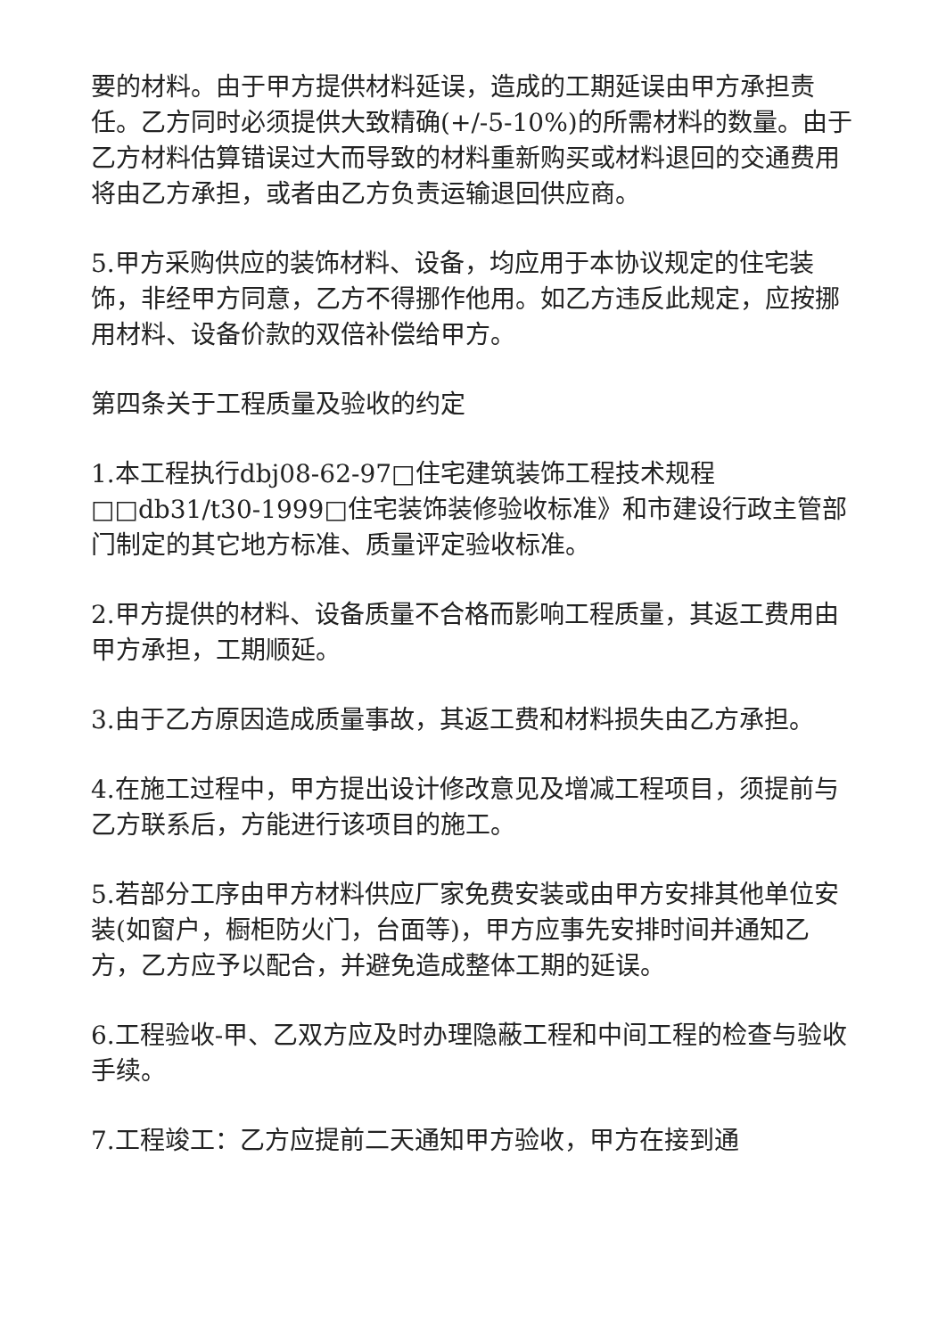要的材料。由于甲方提供材料延误，造成的工期延误由甲方承担责任。乙方同时必须提供大致精确(+/-5-10%)的所需材料的数量。由于乙方材料估算错误过大而导致的材料重新购买或材料退回的交通费用将由乙方承担，或者由乙方负责运输退回供应商。
5.甲方采购供应的装饰材料、设备，均应用于本协议规定的住宅装饰，非经甲方同意，乙方不得挪作他用。如乙方违反此规定，应按挪用材料、设备价款的双倍补偿给甲方。
第四条关于工程质量及验收的约定
1.本工程执行dbj08-62-97□住宅建筑装饰工程技术规程□□db31/t30-1999□住宅装饰装修验收标准》和市建设行政主管部门制定的其它地方标准、质量评定验收标准。
2.甲方提供的材料、设备质量不合格而影响工程质量，其返工费用由甲方承担，工期顺延。
3.由于乙方原因造成质量事故，其返工费和材料损失由乙方承担。
4.在施工过程中，甲方提出设计修改意见及增减工程项目，须提前与乙方联系后，方能进行该项目的施工。
5.若部分工序由甲方材料供应厂家免费安装或由甲方安排其他单位安装(如窗户，橱柜防火门，台面等)，甲方应事先安排时间并通知乙方，乙方应予以配合，并避免造成整体工期的延误。
6.工程验收-甲、乙双方应及时办理隐蔽工程和中间工程的检查与验收手续。
7.工程竣工：乙方应提前二天通知甲方验收，甲方在接到通